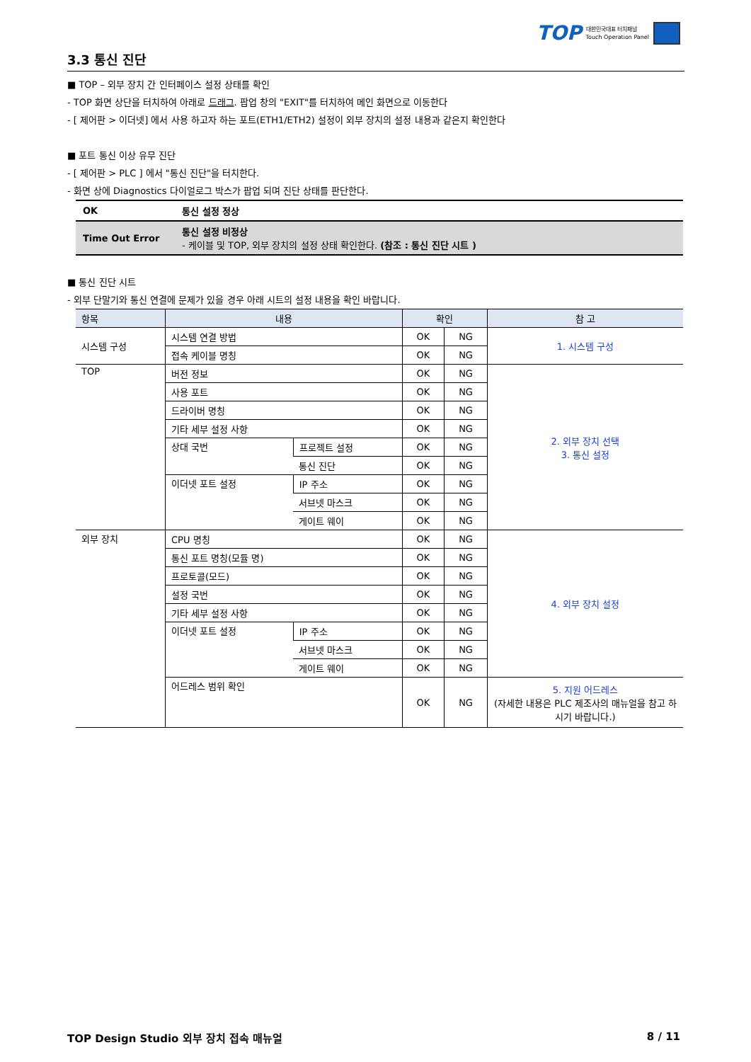TOP 대한민국대표 터치패널
Touch Operation Panel
3.3 통신 진단
■ TOP – 외부 장치 간 인터페이스 설정 상태를 확인
- TOP 화면 상단을 터치하여 아래로 드래그. 팝업 창의 "EXIT"를 터치하여 메인 화면으로 이동한다
- [ 제어판 > 이더넷] 에서 사용 하고자 하는 포트(ETH1/ETH2) 설정이 외부 장치의 설정 내용과 같은지 확인한다
■ 포트 통신 이상 유무 진단
- [ 제어판 > PLC ] 에서 "통신 진단"을 터치한다.
- 화면 상에 Diagnostics 다이얼로그 박스가 팝업 되며 진단 상태를 판단한다.
| OK | 통신 설정 정상 |
| Time Out Error | 통신 설정 비정상 - 케이블 및 TOP, 외부 장치의 설정 상태 확인한다. (참조 : 통신 진단 시트 ) |
■ 통신 진단 시트
- 외부 단말기와 통신 연결에 문제가 있을 경우 아래 시트의 설정 내용을 확인 바랍니다.
| 항목 | 내용 | | 확인 | | 참 고 |
| --- | --- | --- | --- | --- | --- |
| 시스템 구성 | 시스템 연결 방법 | | OK | NG | 1. 시스템 구성 |
| | 접속 케이블 명칭 | | OK | NG | |
| TOP | 버전 정보 | | OK | NG | 2. 외부 장치 선택 3. 통신 설정 |
| | 사용 포트 | | OK | NG | |
| | 드라이버 명칭 | | OK | NG | |
| | 기타 세부 설정 사항 | | OK | NG | |
| | 상대 국번 | 프로젝트 설정 | OK | NG | |
| | | 통신 진단 | OK | NG | |
| | 이더넷 포트 설정 | IP 주소 | OK | NG | |
| | | 서브넷 마스크 | OK | NG | |
| | | 게이트 웨이 | OK | NG | |
| 외부 장치 | CPU 명칭 | | OK | NG | 4. 외부 장치 설정 |
| | 통신 포트 명칭(모듈 명) | | OK | NG | |
| | 프로토콜(모드) | | OK | NG | |
| | 설정 국번 | | OK | NG | |
| | 기타 세부 설정 사항 | | OK | NG | |
| | 이더넷 포트 설정 | IP 주소 | OK | NG | |
| | | 서브넷 마스크 | OK | NG | |
| | | 게이트 웨이 | OK | NG | |
| | 어드레스 범위 확인 | | OK | NG | 5. 지원 어드레스 (자세한 내용은 PLC 제조사의 매뉴얼을 참고 하시기 바랍니다.) |
TOP Design Studio 외부 장치 접속 매뉴얼 8 / 11